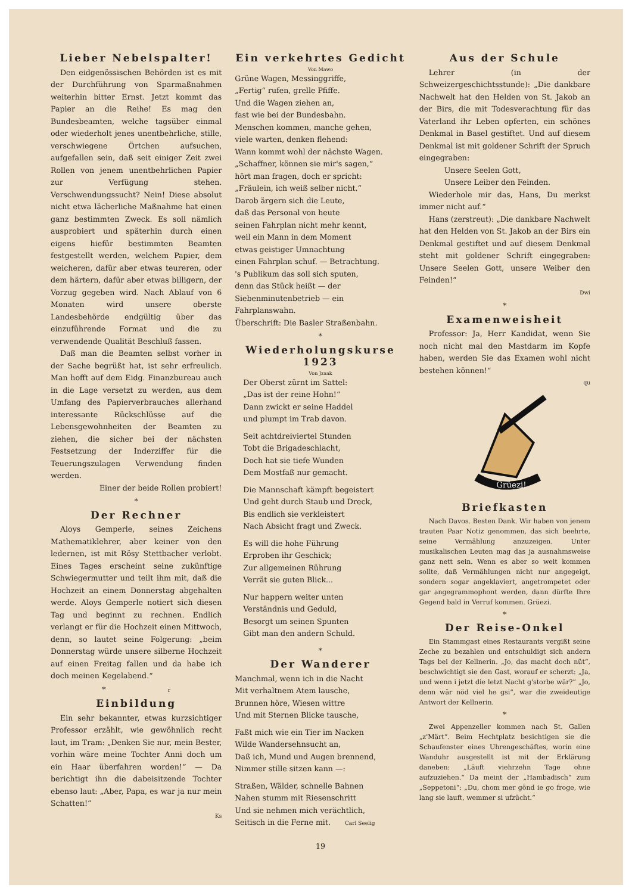Lieber Nebelspalter!
Den eidgenössischen Behörden ist es mit der Durchführung von Sparmaßnahmen weiterhin bitter Ernst. Jetzt kommt das Papier an die Reihe! Es mag den Bundesbeamten, welche tagsüber einmal oder wiederholt jenes unentbehrliche, stille, verschwiegene Örtchen aufsuchen, aufgefallen sein, daß seit einiger Zeit zwei Rollen von jenem unentbehrlichen Papier zur Verfügung stehen. Verschwendungssucht? Nein! Diese absolut nicht etwa lächerliche Maßnahme hat einen ganz bestimmten Zweck. Es soll nämlich ausprobiert und späterhin durch einen eigens hiefür bestimmten Beamten festgestellt werden, welchem Papier, dem weicheren, dafür aber etwas teureren, oder dem härtern, dafür aber etwas billigern, der Vorzug gegeben wird. Nach Ablauf von 6 Monaten wird unsere oberste Landesbehörde endgültig über das einzuführende Format und die zu verwendende Qualität Beschluß fassen.
Daß man die Beamten selbst vorher in der Sache begrüßt hat, ist sehr erfreulich. Man hofft auf dem Eidg. Finanzbureau auch in die Lage versetzt zu werden, aus dem Umfang des Papierverbrauches allerhand interessante Rückschlüsse auf die Lebensgewohnheiten der Beamten zu ziehen, die sicher bei der nächsten Festsetzung der Inderziffer für die Teuerungszulagen Verwendung finden werden.
Einer der beide Rollen probiert!
*
Der Rechner
Aloys Gemperle, seines Zeichens Mathematiklehrer, aber keiner von den ledernen, ist mit Rösy Stettbacher verlobt. Eines Tages erscheint seine zukünftige Schwiegermutter und teilt ihm mit, daß die Hochzeit an einem Donnerstag abgehalten werde. Aloys Gemperle notiert sich diesen Tag und beginnt zu rechnen. Endlich verlangt er für die Hochzeit einen Mittwoch, denn, so lautet seine Folgerung: „beim Donnerstag würde unsere silberne Hochzeit auf einen Freitag fallen und da habe ich doch meinen Kegelabend.“
* r
Einbildung
Ein sehr bekannter, etwas kurzsichtiger Professor erzählt, wie gewöhnlich recht laut, im Tram: „Denken Sie nur, mein Bester, vorhin wäre meine Tochter Anni doch um ein Haar überfahren worden!“ — Da berichtigt ihn die dabeisitzende Tochter ebenso laut: „Aber, Papa, es war ja nur mein Schatten!“
Ks
Ein verkehrtes Gedicht
Von Mawo
Grüne Wagen, Messinggriffe,
„Fertig“ rufen, grelle Pfiffe.
Und die Wagen ziehen an,
fast wie bei der Bundesbahn.
Menschen kommen, manche gehen,
viele warten, denken flehend:
Wann kommt wohl der nächste Wagen.
„Schaffner, können sie mir's sagen,“
hört man fragen, doch er spricht:
„Fräulein, ich weiß selber nicht.“
Darob ärgern sich die Leute,
daß das Personal von heute
seinen Fahrplan nicht mehr kennt,
weil ein Mann in dem Moment
etwas geistiger Umnachtung
einen Fahrplan schuf. — Betrachtung.
's Publikum das soll sich sputen,
denn das Stück heißt — der Siebenminutenbetrieb — ein Fahrplanswahn.
Überschrift: Die Basler Straßenbahn.
*
Wiederholungskurse 1923
Von Jzaak
Der Oberst zürnt im Sattel:
„Das ist der reine Hohn!“
Dann zwickt er seine Haddel
und plumpt im Trab davon.
Seit achtdreiviertel Stunden
Tobt die Brigadeschlacht,
Doch hat sie tiefe Wunden
Dem Mostfaß nur gemacht.
Die Mannschaft kämpft begeistert
Und geht durch Staub und Dreck,
Bis endlich sie verkleistert
Nach Absicht fragt und Zweck.
Es will die hohe Führung
Erproben ihr Geschick;
Zur allgemeinen Rührung
Verrät sie guten Blick...
Nur happern weiter unten
Verständnis und Geduld,
Besorgt um seinen Spunten
Gibt man den andern Schuld.
*
Der Wanderer
Manchmal, wenn ich in die Nacht
Mit verhaltnem Atem lausche,
Brunnen höre, Wiesen wittre
Und mit Sternen Blicke tausche,
Faßt mich wie ein Tier im Nacken
Wilde Wandersehnsucht an,
Daß ich, Mund und Augen brennend,
Nimmer stille sitzen kann —:
Straßen, Wälder, schnelle Bahnen
Nahen stumm mit Riesenschritt
Und sie nehmen mich verächtlich,
Seitisch in die Ferne mit. Carl Seelig
Aus der Schule
Lehrer (in der Schweizergeschichtsstunde): „Die dankbare Nachwelt hat den Helden von St. Jakob an der Birs, die mit Todesverachtung für das Vaterland ihr Leben opferten, ein schönes Denkmal in Basel gestiftet. Und auf diesem Denkmal ist mit goldener Schrift der Spruch eingegraben:
Unsere Seelen Gott,
Unsere Leiber den Feinden.
Wiederhole mir das, Hans, Du merkst immer nicht auf.“
Hans (zerstreut): „Die dankbare Nachwelt hat den Helden von St. Jakob an der Birs ein Denkmal gestiftet und auf diesem Denkmal steht mit goldener Schrift eingegraben: Unsere Seelen Gott, unsere Weiber den Feinden!“
Dwi
*
Examenweisheit
Professor: Ja, Herr Kandidat, wenn Sie noch nicht mal den Mastdarm im Kopfe haben, werden Sie das Examen wohl nicht bestehen können!“
qu
Grüezi!
Briefkasten
Nach Davos. Besten Dank. Wir haben von jenem trauten Paar Notiz genommen, das sich beehrte, seine Vermählung anzuzeigen. Unter musikalischen Leuten mag das ja ausnahmsweise ganz nett sein. Wenn es aber so weit kommen sollte, daß Vermählungen nicht nur angegeigt, sondern sogar angeklaviert, angetrompetet oder gar angegrammophont werden, dann dürfte Ihre Gegend bald in Verruf kommen. Grüezi.
*
Der Reise-Onkel
Ein Stammgast eines Restaurants vergißt seine Zeche zu bezahlen und entschuldigt sich andern Tags bei der Kellnerin. „Jo, das macht doch nüt“, beschwichtigt sie den Gast, worauf er scherzt: „Ja, und wenn i jetzt die letzt Nacht g'storbe wär?“ „Jo, denn wär nöd viel he gsi“, war die zweideutige Antwort der Kellnerin.
*
Zwei Appenzeller kommen nach St. Gallen „z'Märt“. Beim Hechtplatz besichtigen sie die Schaufenster eines Uhrengeschäftes, worin eine Wanduhr ausgestellt ist mit der Erklärung daneben: „Läuft viehrzehn Tage ohne aufzuziehen.“ Da meint der „Hambadisch“ zum „Seppetoni“: „Du, chom mer gönd ie go froge, wie lang sie lauft, wemmer si ufzücht.“
19